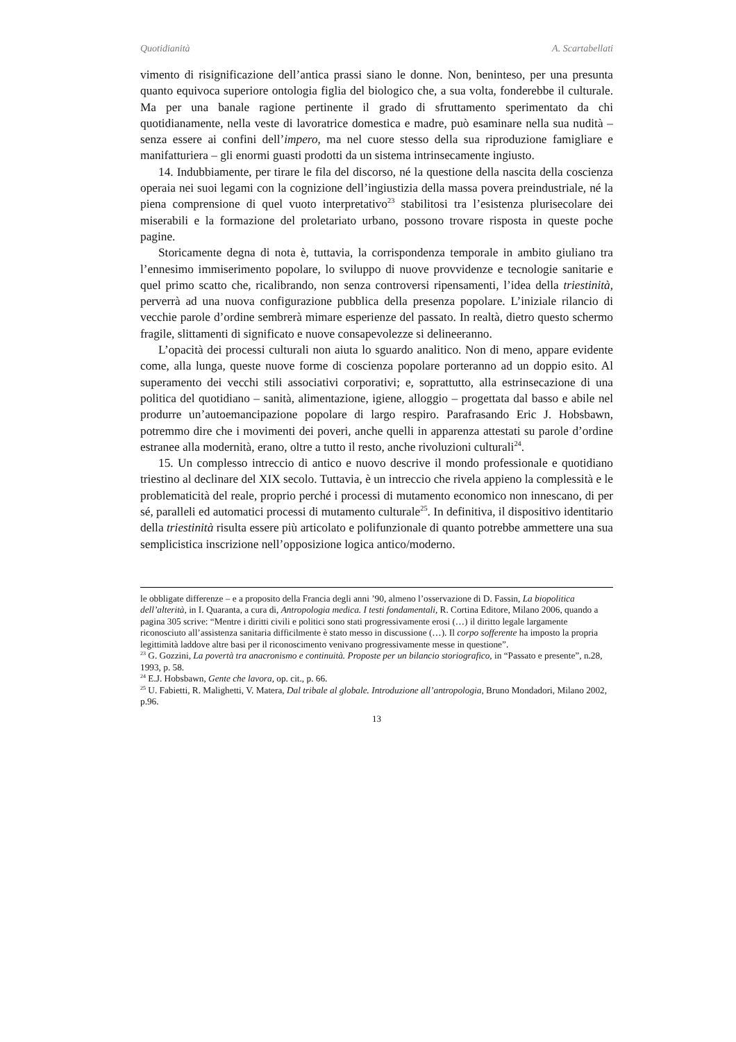Quotidianità A. Scartabellati
vimento di risignificazione dell’antica prassi siano le donne. Non, beninteso, per una presunta quanto equivoca superiore ontologia figlia del biologico che, a sua volta, fonderebbe il culturale. Ma per una banale ragione pertinente il grado di sfruttamento sperimentato da chi quotidianamente, nella veste di lavoratrice domestica e madre, può esaminare nella sua nudità – senza essere ai confini dell’impero, ma nel cuore stesso della sua riproduzione famigliare e manifatturiera – gli enormi guasti prodotti da un sistema intrinsecamente ingiusto.
14. Indubbiamente, per tirare le fila del discorso, né la questione della nascita della coscienza operaia nei suoi legami con la cognizione dell’ingiustizia della massa povera preindustriale, né la piena comprensione di quel vuoto interpretativo<sup>23</sup> stabilitosi tra l’esistenza plurisecolare dei miserabili e la formazione del proletariato urbano, possono trovare risposta in queste poche pagine.
Storicamente degna di nota è, tuttavia, la corrispondenza temporale in ambito giuliano tra l’ennesimo immiserimento popolare, lo sviluppo di nuove provvidenze e tecnologie sanitarie e quel primo scatto che, ricalibrando, non senza controversi ripensamenti, l’idea della triestinità, perverrà ad una nuova configurazione pubblica della presenza popolare. L’iniziale rilancio di vecchie parole d’ordine sembrerà mimare esperienze del passato. In realtà, dietro questo schermo fragile, slittamenti di significato e nuove consapevolezze si delineeranno.
L’opacità dei processi culturali non aiuta lo sguardo analitico. Non di meno, appare evidente come, alla lunga, queste nuove forme di coscienza popolare porteranno ad un doppio esito. Al superamento dei vecchi stili associativi corporativi; e, soprattutto, alla estrinsecazione di una politica del quotidiano – sanità, alimentazione, igiene, alloggio – progettata dal basso e abile nel produrre un’autoemancipazione popolare di largo respiro. Parafrasando Eric J. Hobsbawn, potremmo dire che i movimenti dei poveri, anche quelli in apparenza attestati su parole d’ordine estranee alla modernità, erano, oltre a tutto il resto, anche rivoluzioni culturali<sup>24</sup>.
15. Un complesso intreccio di antico e nuovo descrive il mondo professionale e quotidiano triestino al declinare del XIX secolo. Tuttavia, è un intreccio che rivela appieno la complessità e le problematicità del reale, proprio perché i processi di mutamento economico non innescano, di per sé, paralleli ed automatici processi di mutamento culturale<sup>25</sup>. In definitiva, il dispositivo identitario della triestinità risulta essere più articolato e polifunzionale di quanto potrebbe ammettere una sua semplicistica inscrizione nell’opposizione logica antico/moderno.
le obbligate differenze – e a proposito della Francia degli anni ’90, almeno l’osservazione di D. Fassin, La biopolitica dell’alterità, in I. Quaranta, a cura di, Antropologia medica. I testi fondamentali, R. Cortina Editore, Milano 2006, quando a pagina 305 scrive: “Mentre i diritti civili e politici sono stati progressivamente erosi (…) il diritto legale largamente riconosciuto all’assistenza sanitaria difficilmente è stato messo in discussione (…). Il corpo sofferente ha imposto la propria legittimità laddove altre basi per il riconoscimento venivano progressivamente messe in questione”.
<sup>23</sup> G. Gozzini, La povertà tra anacronismo e continuità. Proposte per un bilancio storiografico, in “Passato e presente”, n.28, 1993, p. 58.
<sup>24</sup> E.J. Hobsbawn, Gente che lavora, op. cit., p. 66.
<sup>25</sup> U. Fabietti, R. Malighetti, V. Matera, Dal tribale al globale. Introduzione all’antropologia, Bruno Mondadori, Milano 2002, p.96.
13